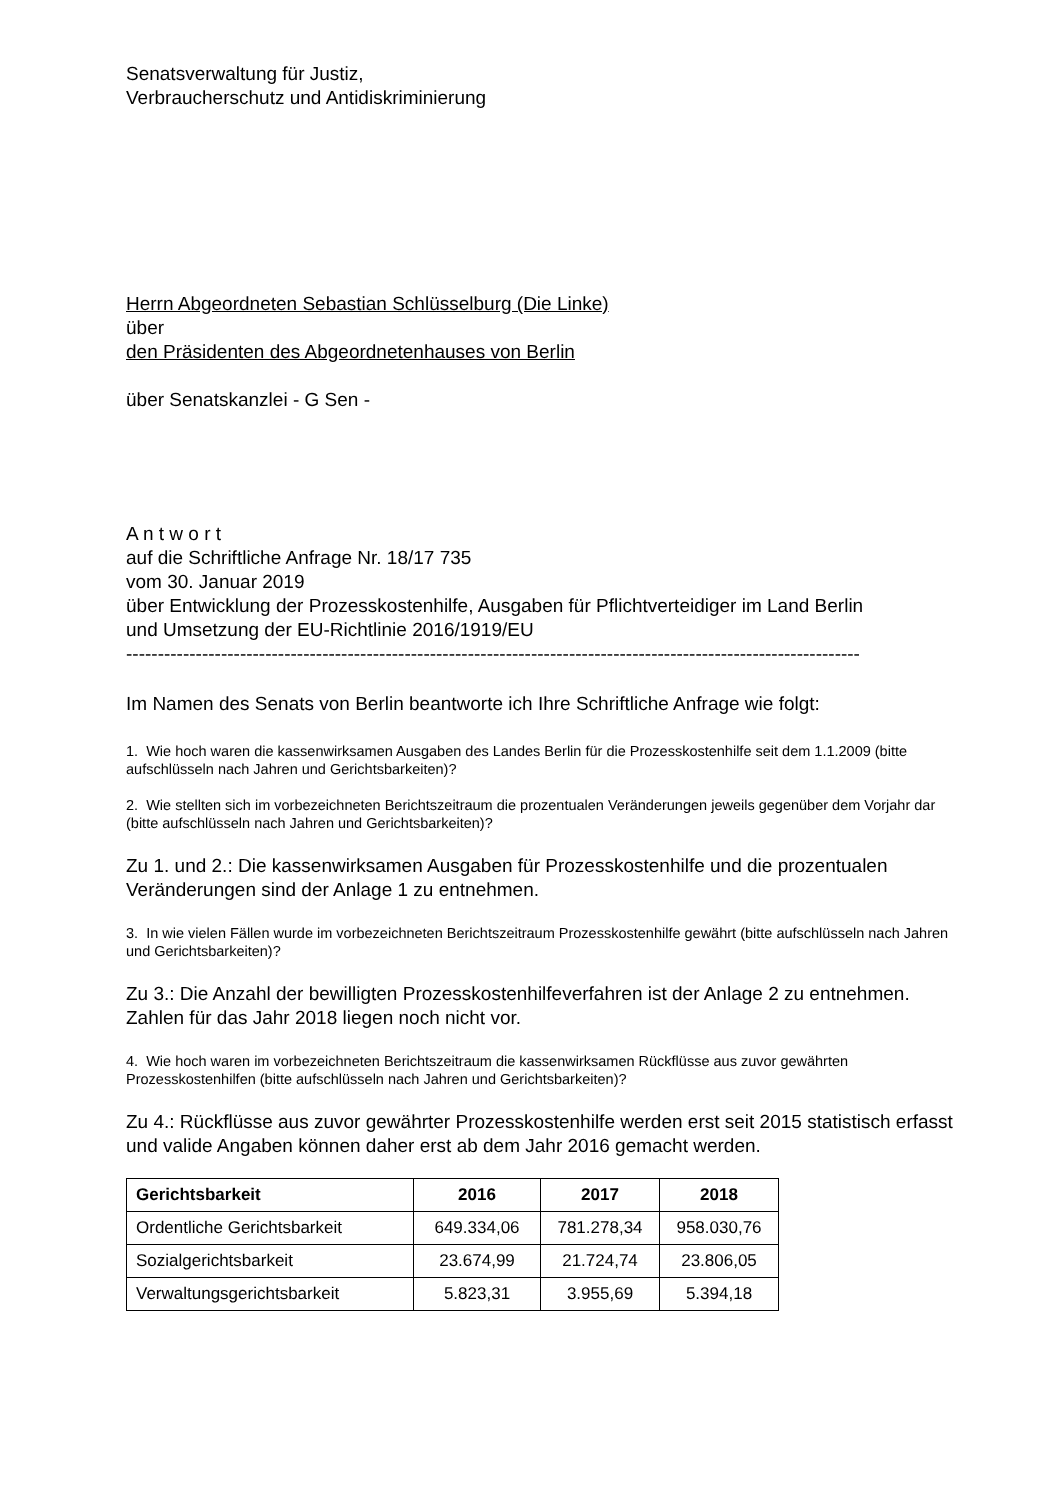Senatsverwaltung für Justiz,
Verbraucherschutz und Antidiskriminierung
Herrn Abgeordneten Sebastian Schlüsselburg (Die Linke)
über
den Präsidenten des Abgeordnetenhauses von Berlin
über Senatskanzlei - G Sen -
A n t w o r t
auf die Schriftliche Anfrage Nr. 18/17 735
vom 30. Januar 2019
über Entwicklung der Prozesskostenhilfe, Ausgaben für Pflichtverteidiger im Land Berlin
und Umsetzung der EU-Richtlinie 2016/1919/EU
--------------------------------------------------------------------------------------------------------------------
Im Namen des Senats von Berlin beantworte ich Ihre Schriftliche Anfrage wie folgt:
1. Wie hoch waren die kassenwirksamen Ausgaben des Landes Berlin für die Prozesskostenhilfe seit dem 1.1.2009 (bitte aufschlüsseln nach Jahren und Gerichtsbarkeiten)?
2. Wie stellten sich im vorbezeichneten Berichtszeitraum die prozentualen Veränderungen jeweils gegenüber dem Vorjahr dar (bitte aufschlüsseln nach Jahren und Gerichtsbarkeiten)?
Zu 1. und 2.: Die kassenwirksamen Ausgaben für Prozesskostenhilfe und die prozentualen Veränderungen sind der Anlage 1 zu entnehmen.
3. In wie vielen Fällen wurde im vorbezeichneten Berichtszeitraum Prozesskostenhilfe gewährt (bitte aufschlüsseln nach Jahren und Gerichtsbarkeiten)?
Zu 3.: Die Anzahl der bewilligten Prozesskostenhilfeverfahren ist der Anlage 2 zu entnehmen. Zahlen für das Jahr 2018 liegen noch nicht vor.
4. Wie hoch waren im vorbezeichneten Berichtszeitraum die kassenwirksamen Rückflüsse aus zuvor gewährten Prozesskostenhilfen (bitte aufschlüsseln nach Jahren und Gerichtsbarkeiten)?
Zu 4.: Rückflüsse aus zuvor gewährter Prozesskostenhilfe werden erst seit 2015 statistisch erfasst und valide Angaben können daher erst ab dem Jahr 2016 gemacht werden.
| Gerichtsbarkeit | 2016 | 2017 | 2018 |
| --- | --- | --- | --- |
| Ordentliche Gerichtsbarkeit | 649.334,06 | 781.278,34 | 958.030,76 |
| Sozialgerichtsbarkeit | 23.674,99 | 21.724,74 | 23.806,05 |
| Verwaltungsgerichtsbarkeit | 5.823,31 | 3.955,69 | 5.394,18 |